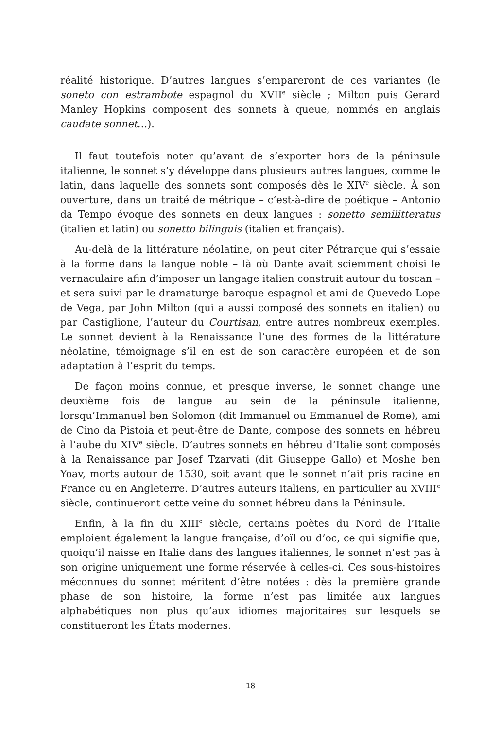réalité historique. D’autres langues s’empareront de ces variantes (le soneto con estrambote espagnol du XVII<sup>e</sup> siècle ; Milton puis Gerard Manley Hopkins composent des sonnets à queue, nommés en anglais caudate sonnet…).
Il faut toutefois noter qu’avant de s’exporter hors de la péninsule italienne, le sonnet s’y développe dans plusieurs autres langues, comme le latin, dans laquelle des sonnets sont composés dès le XIV<sup>e</sup> siècle. À son ouverture, dans un traité de métrique – c’est-à-dire de poétique – Antonio da Tempo évoque des sonnets en deux langues : sonetto semilitteratus (italien et latin) ou sonetto bilinguis (italien et français).
Au-delà de la littérature néolatine, on peut citer Pétrarque qui s’essaie à la forme dans la langue noble – là où Dante avait sciemment choisi le vernaculaire afin d’imposer un langage italien construit autour du toscan – et sera suivi par le dramaturge baroque espagnol et ami de Quevedo Lope de Vega, par John Milton (qui a aussi composé des sonnets en italien) ou par Castiglione, l’auteur du Courtisan, entre autres nombreux exemples. Le sonnet devient à la Renaissance l’une des formes de la littérature néolatine, témoignage s’il en est de son caractère européen et de son adaptation à l’esprit du temps.
De façon moins connue, et presque inverse, le sonnet change une deuxième fois de langue au sein de la péninsule italienne, lorsqu’Immanuel ben Solomon (dit Immanuel ou Emmanuel de Rome), ami de Cino da Pistoia et peut-être de Dante, compose des sonnets en hébreu à l’aube du XIV<sup>e</sup> siècle. D’autres sonnets en hébreu d’Italie sont composés à la Renaissance par Josef Tzarvati (dit Giuseppe Gallo) et Moshe ben Yoav, morts autour de 1530, soit avant que le sonnet n’ait pris racine en France ou en Angleterre. D’autres auteurs italiens, en particulier au XVIII<sup>e</sup> siècle, continueront cette veine du sonnet hébreu dans la Péninsule.
Enfin, à la fin du XIII<sup>e</sup> siècle, certains poètes du Nord de l’Italie emploient également la langue française, d’oïl ou d’oc, ce qui signifie que, quoiqu’il naisse en Italie dans des langues italiennes, le sonnet n’est pas à son origine uniquement une forme réservée à celles-ci. Ces sous-histoires méconnues du sonnet méritent d’être notées : dès la première grande phase de son histoire, la forme n’est pas limitée aux langues alphabétiques non plus qu’aux idiomes majoritaires sur lesquels se constitueront les États modernes.
18